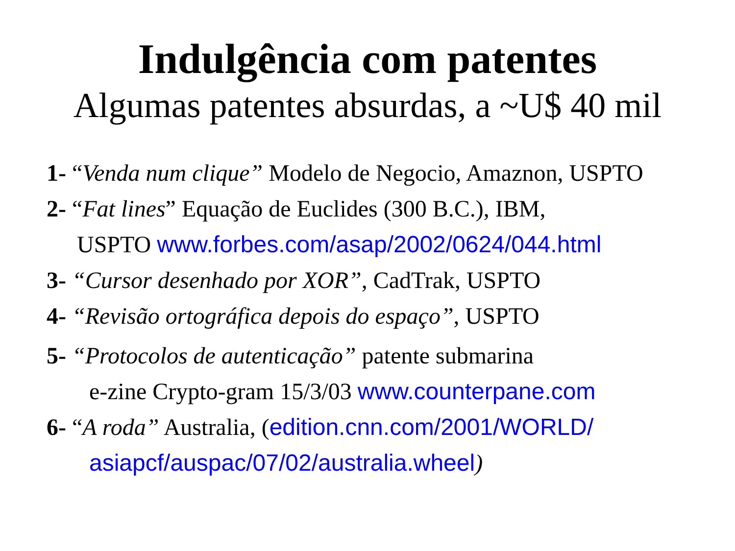Indulgência com patentes
Algumas patentes absurdas, a ~U$ 40 mil
1- “Venda num clique” Modelo de Negocio, Amaznon, USPTO
2- “Fat lines” Equação de Euclides (300 B.C.), IBM,
USPTO www.forbes.com/asap/2002/0624/044.html
3- “Cursor desenhado por XOR”, CadTrak, USPTO
4- “Revisão ortográfica depois do espaço”, USPTO
5- “Protocolos de autenticação” patente submarina
e-zine Crypto-gram 15/3/03 www.counterpane.com
6- “A roda” Australia, (edition.cnn.com/2001/WORLD/
asiapcf/auspac/07/02/australia.wheel)